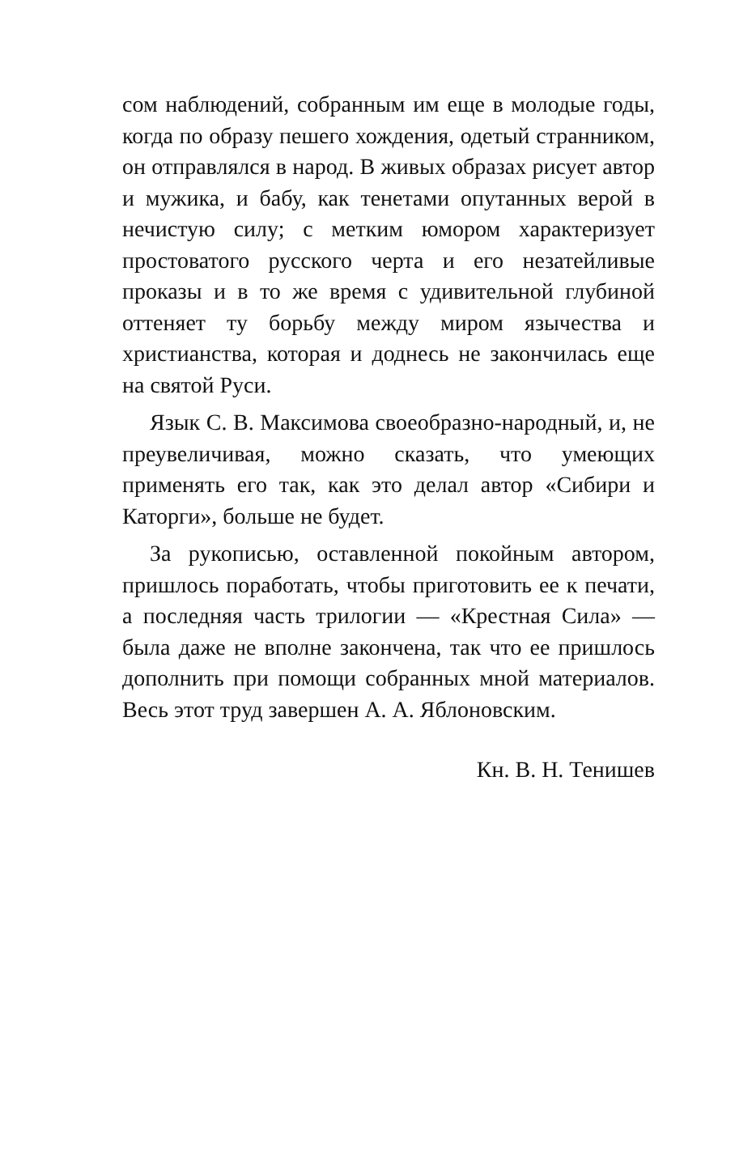сом наблюдений, собранным им еще в молодые годы, когда по образу пешего хождения, одетый странником, он отправлялся в народ. В живых образах рисует автор и мужика, и бабу, как тенетами опутанных верой в нечистую силу; с метким юмором характеризует простоватого русского черта и его незатейливые проказы и в то же время с удивительной глубиной оттеняет ту борьбу между миром язычества и христианства, которая и доднесь не закончилась еще на святой Руси.
Язык С. В. Максимова своеобразно-народный, и, не преувеличивая, можно сказать, что умеющих применять его так, как это делал автор «Сибири и Каторги», больше не будет.
За рукописью, оставленной покойным автором, пришлось поработать, чтобы приготовить ее к печати, а последняя часть трилогии — «Крестная Сила» — была даже не вполне закончена, так что ее пришлось дополнить при помощи собранных мной материалов. Весь этот труд завершен А. А. Яблоновским.
Кн. В. Н. Тенишев